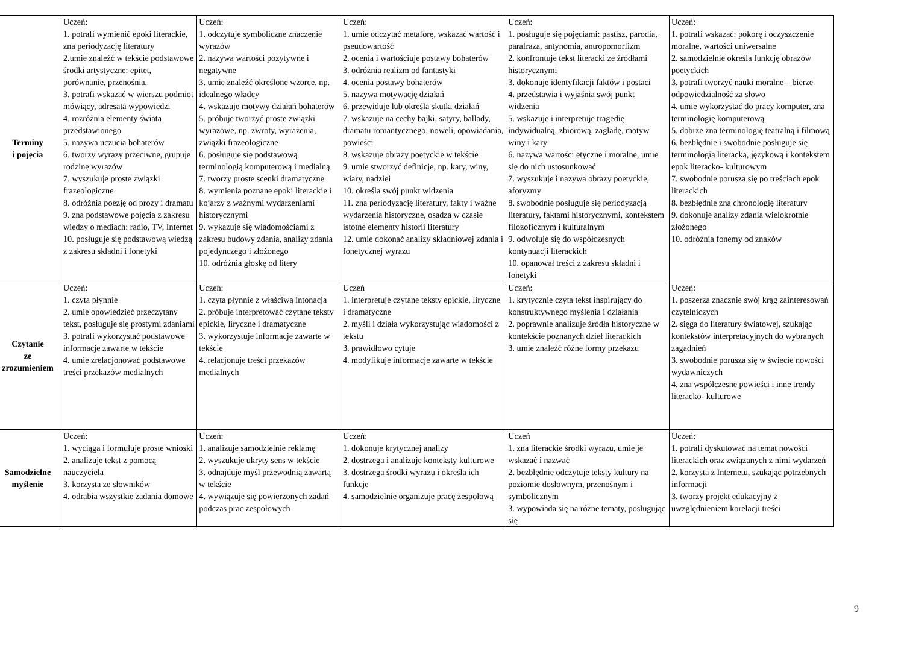| Terminy i pojęcia | Uczeń: 1. potrafi wymienić epoki literackie, zna periodyzację literatury 2.umie znaleźć w tekście podstawowe środki artystyczne: epitet, porównanie, przenośnia, 3. potrafi wskazać w wierszu podmiot mówiący, adresata wypowiedzi 4. rozróżnia elementy świata przedstawionego 5. nazywa uczucia bohaterów 6. tworzy wyrazy przeciwne, grupuje rodzinę wyrazów 7. wyszukuje proste związki frazeologiczne 8. odróżnia poezję od prozy i dramatu 9. zna podstawowe pojęcia z zakresu wiedzy o mediach: radio, TV, Internet 10. posługuje się podstawową wiedzą z zakresu składni i fonetyki | Uczeń: 1. odczytuje symboliczne znaczenie wyrazów 2. nazywa wartości pozytywne i negatywne 3. umie znaleźć określone wzorce, np. idealnego władcy 4. wskazuje motywy działań bohaterów 5. próbuje tworzyć proste związki wyrazowe, np. zwroty, wyrażenia, związki frazeologiczne 6. posługuje się podstawową terminologią komputerową i medialną 7. tworzy proste scenki dramatyczne 8. wymienia poznane epoki literackie i kojarzy z ważnymi wydarzeniami historycznymi 9. wykazuje się wiadomościami z zakresu budowy zdania, analizy zdania pojedynczego i złożonego 10. odróżnia głoskę od litery | Uczeń: 1. umie odczytać metaforę, wskazać wartość i pseudowartość 2. ocenia i wartościuje postawy bohaterów 3. odróżnia realizm od fantastyki 4. ocenia postawy bohaterów 5. nazywa motywację działań 6. przewiduje lub określa skutki działań 7. wskazuje na cechy bajki, satyry, ballady, dramatu romantycznego, noweli, opowiadania, powieści 8. wskazuje obrazy poetyckie w tekście 9. umie stworzyć definicje, np. kary, winy, wiary, nadziei 10. określa swój punkt widzenia 11. zna periodyzację literatury, fakty i ważne wydarzenia historyczne, osadza w czasie istotne elementy historii literatury 12. umie dokonać analizy składniowej zdania i fonetycznej wyrazu | Uczeń: 1. posługuje się pojęciami: pastisz, parodia, parafraza, antynomia, antropomorfizm 2. konfrontuje tekst literacki ze źródłami historycznymi 3. dokonuje identyfikacji faktów i postaci 4. przedstawia i wyjaśnia swój punkt widzenia 5. wskazuje i interpretuje tragedię indywidualną, zbiorową, zagładę, motyw winy i kary 6. nazywa wartości etyczne i moralne, umie się do nich ustosunkować 7. wyszukuje i nazywa obrazy poetyckie, aforyzmy 8. swobodnie posługuje się periodyzacją literatury, faktami historycznymi, kontekstem filozoficznym i kulturalnym 9. odwołuje się do współczesnych kontynuacji literackich 10. opanował treści z zakresu składni i fonetyki | Uczeń: 1. potrafi wskazać: pokorę i oczyszczenie moralne, wartości uniwersalne 2. samodzielnie określa funkcję obrazów poetyckich 3. potrafi tworzyć nauki moralne – bierze odpowiedzialność za słowo 4. umie wykorzystać do pracy komputer, zna terminologię komputerową 5. dobrze zna terminologię teatralną i filmową 6. bezbłędnie i swobodnie posługuje się terminologią literacką, językową i kontekstem epok literacko- kulturowym 7. swobodnie porusza się po treściach epok literackich 8. bezbłędnie zna chronologię literatury 9. dokonuje analizy zdania wielokrotnie złożonego 10. odróżnia fonemy od znaków |
| Czytanie ze zrozumieniem | Uczeń: 1. czyta płynnie 2. umie opowiedzieć przeczytany tekst, posługuje się prostymi zdaniami 3. potrafi wykorzystać podstawowe informacje zawarte w tekście 4. umie zrelacjonować podstawowe treści przekazów medialnych | Uczeń: 1. czyta płynnie z właściwą intonacja 2. próbuje interpretować czytane teksty epickie, liryczne i dramatyczne 3. wykorzystuje informacje zawarte w tekście 4. relacjonuje treści przekazów medialnych | Uczeń 1. interpretuje czytane teksty epickie, liryczne i dramatyczne 2. myśli i działa wykorzystując wiadomości z tekstu 3. prawidłowo cytuje 4. modyfikuje informacje zawarte w tekście | Uczeń: 1. krytycznie czyta tekst inspirujący do konstruktywnego myślenia i działania 2. poprawnie analizuje źródła historyczne w kontekście poznanych dzieł literackich 3. umie znaleźć różne formy przekazu | Uczeń: 1. poszerza znacznie swój krąg zainteresowań czytelniczych 2. sięga do literatury światowej, szukając kontekstów interpretacyjnych do wybranych zagadnień 3. swobodnie porusza się w świecie nowości wydawniczych 4. zna współczesne powieści i inne trendy literacko- kulturowe |
| Samodzielne myślenie | Uczeń: 1. wyciąga i formułuje proste wnioski 2. analizuje tekst z pomocą nauczyciela 3. korzysta ze słowników 4. odrabia wszystkie zadania domowe | Uczeń: 1. analizuje samodzielnie reklamę 2. wyszukuje ukryty sens w tekście 3. odnajduje myśl przewodnią zawartą w tekście 4. wywiązuje się powierzonych zadań podczas prac zespołowych | Uczeń: 1. dokonuje krytycznej analizy 2. dostrzega i analizuje konteksty kulturowe 3. dostrzega środki wyrazu i określa ich funkcje 4. samodzielnie organizuje pracę zespołową | Uczeń 1. zna literackie środki wyrazu, umie je wskazać i nazwać 2. bezbłędnie odczytuje teksty kultury na poziomie dosłownym, przenośnym i symbolicznym 3. wypowiada się na różne tematy, posługując się | Uczeń: 1. potrafi dyskutować na temat nowości literackich oraz związanych z nimi wydarzeń 2. korzysta z Internetu, szukając potrzebnych informacji 3. tworzy projekt edukacyjny z uwzględnieniem korelacji treści |
9